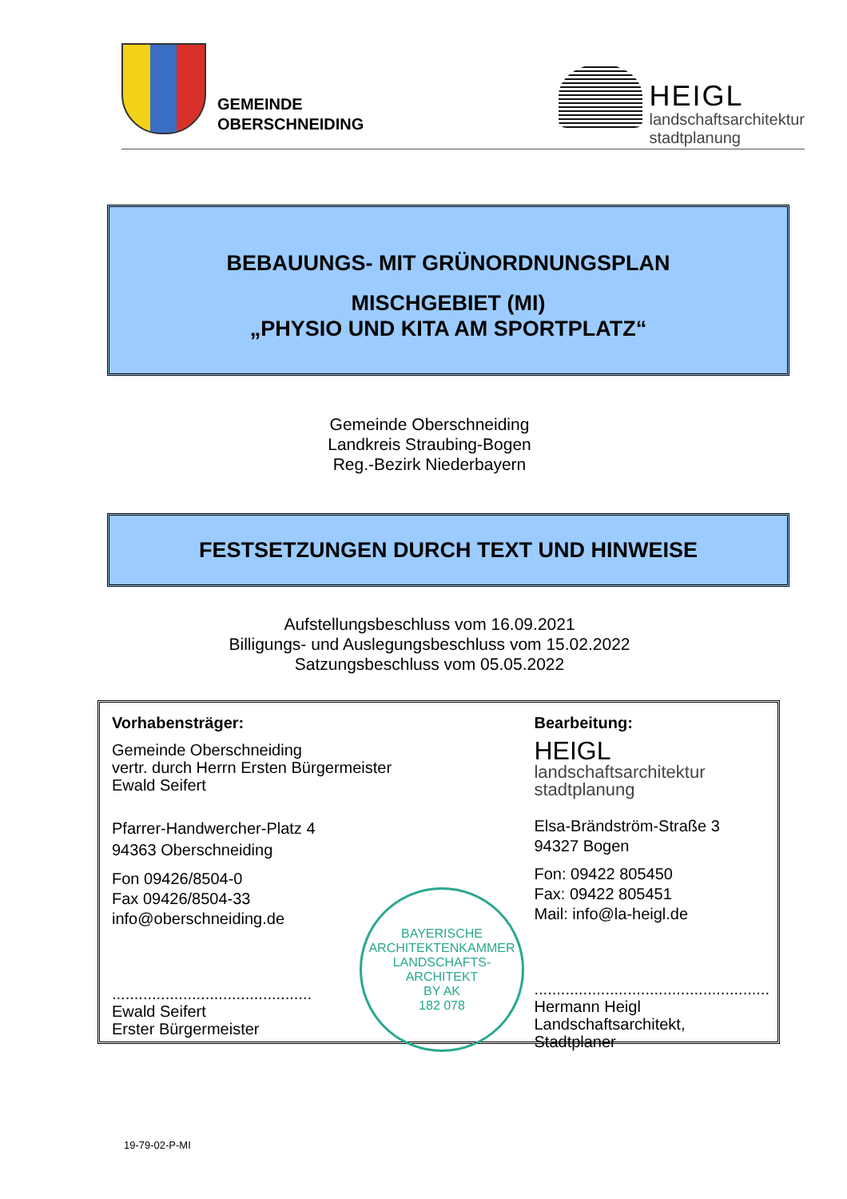GEMEINDE
OBERSCHNEIDING
HEIGL
landschaftsarchitektur
stadtplanung
BEBAUUNGS- MIT GRÜNORDNUNGSPLAN
MISCHGEBIET (MI)
„PHYSIO UND KITA AM SPORTPLATZ“
Gemeinde Oberschneiding
Landkreis Straubing-Bogen
Reg.-Bezirk Niederbayern
FESTSETZUNGEN DURCH TEXT UND HINWEISE
Aufstellungsbeschluss vom 16.09.2021
Billigungs- und Auslegungsbeschluss vom 15.02.2022
Satzungsbeschluss vom 05.05.2022
Vorhabensträger:
Gemeinde Oberschneiding
vertr. durch Herrn Ersten Bürgermeister
Ewald Seifert
Pfarrer-Handwercher-Platz 4
94363 Oberschneiding
Fon 09426/8504-0
Fax 09426/8504-33
info@oberschneiding.de
.............................................
Ewald Seifert
Erster Bürgermeister
Bearbeitung:
HEIGL
landschaftsarchitektur
stadtplanung
Elsa-Brändström-Straße 3
94327 Bogen
Fon: 09422 805450
Fax: 09422 805451
Mail: info@la-heigl.de
.....................................................
Hermann Heigl
Landschaftsarchitekt, Stadtplaner
BAYERISCHE ARCHITEKTENKAMMER
LANDSCHAFTS-
ARCHITEKT
BY AK
182 078
19-79-02-P-MI